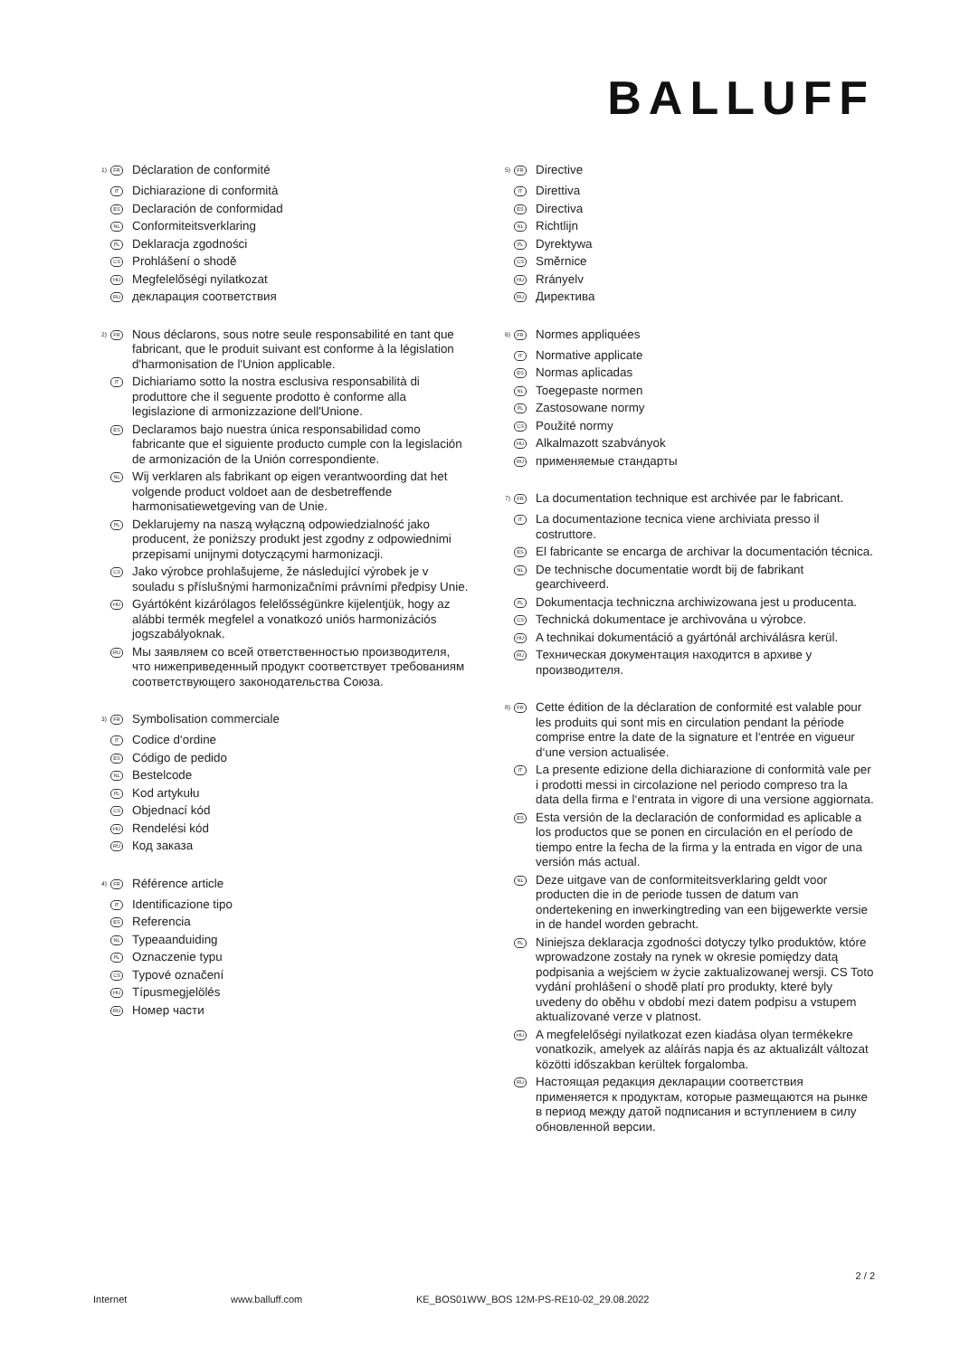BALLUFF
<sup>1)</sup> FR Déclaration de conformité
IT Dichiarazione di conformità
ES Declaración de conformidad
NL Conformiteitsverklaring
PL Deklaracja zgodności
CS Prohlášení o shodě
HU Megfelelőségi nyilatkozat
RU декларация соответствия
<sup>2)</sup> FR Nous déclarons, sous notre seule responsabilité en tant que fabricant, que le produit suivant est conforme à la législation d'harmonisation de l'Union applicable.
IT Dichiariamo sotto la nostra esclusiva responsabilità di produttore che il seguente prodotto è conforme alla legislazione di armonizzazione dell'Unione.
ES Declaramos bajo nuestra única responsabilidad como fabricante que el siguiente producto cumple con la legislación de armonización de la Unión correspondiente.
NL Wij verklaren als fabrikant op eigen verantwoording dat het volgende product voldoet aan de desbetreffende harmonisatiewetgeving van de Unie.
PL Deklarujemy na naszą wyłączną odpowiedzialność jako producent, że poniższy produkt jest zgodny z odpowiednimi przepisami unijnymi dotyczącymi harmonizacji.
CS Jako výrobce prohlašujeme, že následující výrobek je v souladu s příslušnými harmonizačními právními předpisy Unie.
HU Gyártóként kizárólagos felelősségünkre kijelentjük, hogy az alábbi termék megfelel a vonatkozó uniós harmonizációs jogszabályoknak.
RU Мы заявляем со всей ответственностью производителя, что нижеприведенный продукт соответствует требованиям соответствующего законодательства Союза.
<sup>3)</sup> FR Symbolisation commerciale
IT Codice d‘ordine
ES Código de pedido
NL Bestelcode
PL Kod artykułu
CS Objednací kód
HU Rendelési kód
RU Код заказа
<sup>4)</sup> FR Référence article
IT Identificazione tipo
ES Referencia
NL Typeaanduiding
PL Oznaczenie typu
CS Typové označení
HU Típusmegjelölés
RU Номер части
<sup>5)</sup> FR Directive
IT Direttiva
ES Directiva
NL Richtlijn
PL Dyrektywa
CS Směrnice
HU Rrányelv
RU Директива
<sup>6)</sup> FR Normes appliquées
IT Normative applicate
ES Normas aplicadas
NL Toegepaste normen
PL Zastosowane normy
CS Použité normy
HU Alkalmazott szabványok
RU применяемые стандарты
<sup>7)</sup> FR La documentation technique est archivée par le fabricant.
IT La documentazione tecnica viene archiviata presso il costruttore.
ES El fabricante se encarga de archivar la documentación técnica.
NL De technische documentatie wordt bij de fabrikant gearchiveerd.
PL Dokumentacja techniczna archiwizowana jest u producenta.
CS Technická dokumentace je archivována u výrobce.
HU A technikai dokumentáció a gyártónál archiválásra kerül.
RU Техническая документация находится в архиве у производителя.
<sup>8)</sup> FR Cette édition de la déclaration de conformité est valable pour les produits qui sont mis en circulation pendant la période comprise entre la date de la signature et l‘entrée en vigueur d‘une version actualisée.
IT La presente edizione della dichiarazione di conformità vale per i prodotti messi in circolazione nel periodo compreso tra la data della firma e l‘entrata in vigore di una versione aggiornata.
ES Esta versión de la declaración de conformidad es aplicable a los productos que se ponen en circulación en el período de tiempo entre la fecha de la firma y la entrada en vigor de una versión más actual.
NL Deze uitgave van de conformiteitsverklaring geldt voor producten die in de periode tussen de datum van ondertekening en inwerkingtreding van een bijgewerkte versie in de handel worden gebracht.
PL Niniejsza deklaracja zgodności dotyczy tylko produktów, które wprowadzone zostały na rynek w okresie pomiędzy datą podpisania a wejściem w życie zaktualizowanej wersji. CS Toto vydání prohlášení o shodě platí pro produkty, které byly uvedeny do oběhu v období mezi datem podpisu a vstupem aktualizované verze v platnost.
HU A megfelelőségi nyilatkozat ezen kiadása olyan termékekre vonatkozik, amelyek az aláírás napja és az aktualizált változat közötti időszakban kerültek forgalomba.
RU Настоящая редакция декларации соответствия применяется к продуктам, которые размещаются на рынке в период между датой подписания и вступлением в силу обновленной версии.
2 / 2
Internet www.balluff.com KE_BOS01WW_BOS 12M-PS-RE10-02_29.08.2022